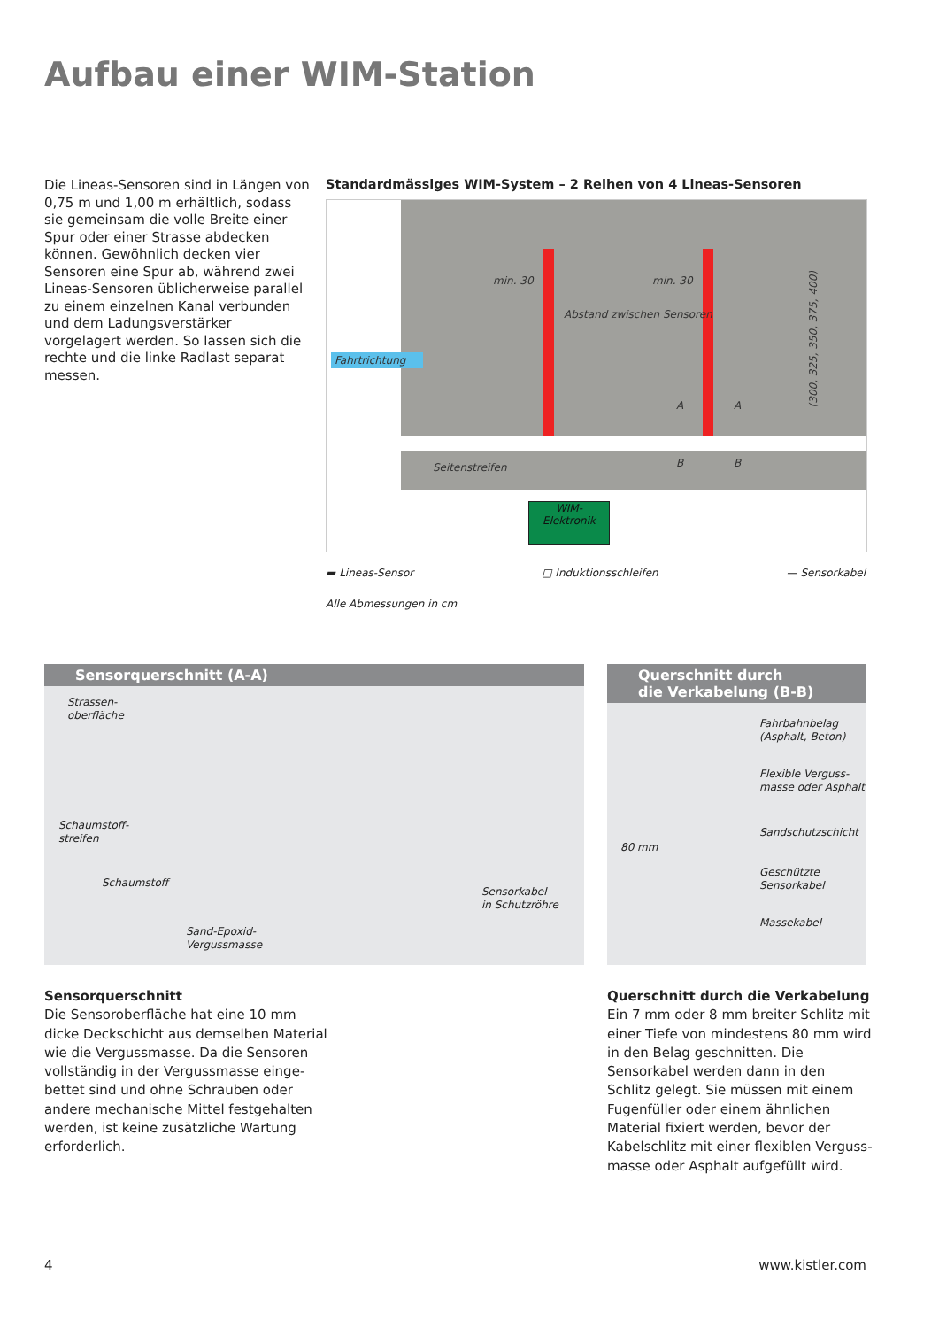Aufbau einer WIM-Station
Die Lineas-Sensoren sind in Längen von 0,75 m und 1,00 m erhältlich, sodass sie gemeinsam die volle Breite einer Spur oder einer Strasse abdecken können. Gewöhnlich decken vier Sensoren eine Spur ab, während zwei Lineas-Sensoren üblicherweise parallel zu einem einzelnen Kanal verbunden und dem Ladungs­verstärker vorgelagert werden. So lassen sich die rechte und die linke Radlast separat messen.
Standardmässiges WIM-System – 2 Reihen von 4 Lineas-Sensoren
min. 30 min. 30
Abstand zwischen Sensoren
Fahrtrichtung
(300, 325, 350, 375, 400)
A A
Seitenstreifen B B
WIM-
Elektronik
▬ Lineas-Sensor □ Induktionsschleifen — Sensorkabel
Alle Abmessungen in cm
Sensorquerschnitt (A-A)
Strassen-
oberfläche
Schaumstoff-
streifen
Schaumstoff
Sand-Epoxid-
Vergussmasse
Sensorkabel
in Schutzröhre
Querschnitt durch
die Verkabelung (B-B)
Fahrbahnbelag
(Asphalt, Beton)
Flexible Verguss-
masse oder Asphalt
Sandschutzschicht
Geschützte
Sensorkabel
Massekabel
80 mm
Sensorquerschnitt
Die Sensoroberfläche hat eine 10 mm dicke Deckschicht aus demselben Material wie die Vergussmasse. Da die Sensoren vollständig in der Vergussmasse einge­bettet sind und ohne Schrauben oder andere mechanische Mittel festgehalten werden, ist keine zusätzliche Wartung erforderlich.
Querschnitt durch die Verkabelung
Ein 7 mm oder 8 mm breiter Schlitz mit einer Tiefe von mindestens 80 mm wird in den Belag geschnitten. Die Sensorkabel werden dann in den Schlitz gelegt. Sie müssen mit einem Fugenfüller oder einem ähnlichen Material fixiert werden, bevor der Kabelschlitz mit einer flexiblen Verguss­masse oder Asphalt aufgefüllt wird.
4 www.kistler.com